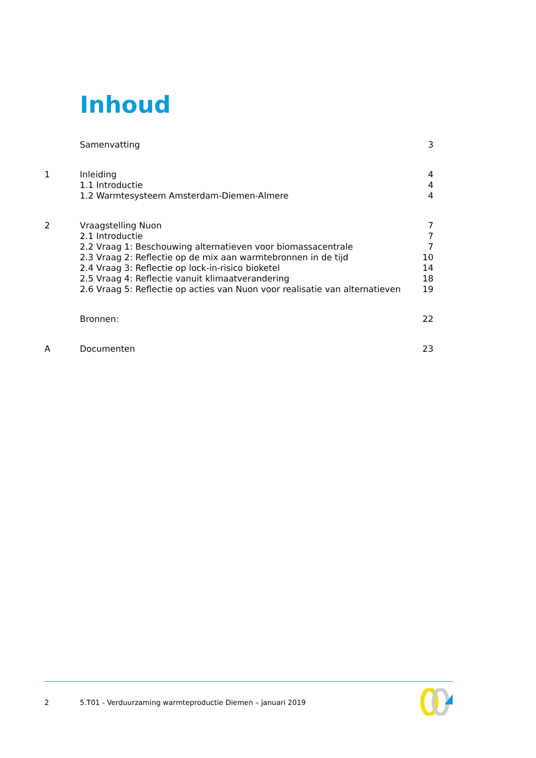Inhoud
| | Samenvatting | 3 |
| 1 | Inleiding | 4 |
| | 1.1 Introductie | 4 |
| | 1.2 Warmtesysteem Amsterdam-Diemen-Almere | 4 |
| 2 | Vraagstelling Nuon | 7 |
| | 2.1 Introductie | 7 |
| | 2.2 Vraag 1: Beschouwing alternatieven voor biomassacentrale | 7 |
| | 2.3 Vraag 2: Reflectie op de mix aan warmtebronnen in de tijd | 10 |
| | 2.4 Vraag 3: Reflectie op lock-in-risico bioketel | 14 |
| | 2.5 Vraag 4: Reflectie vanuit klimaatverandering | 18 |
| | 2.6 Vraag 5: Reflectie op acties van Nuon voor realisatie van alternatieven | 19 |
| | Bronnen: | 22 |
| A | Documenten | 23 |
2 5.T01 - Verduurzaming warmteproductie Diemen – januari 2019